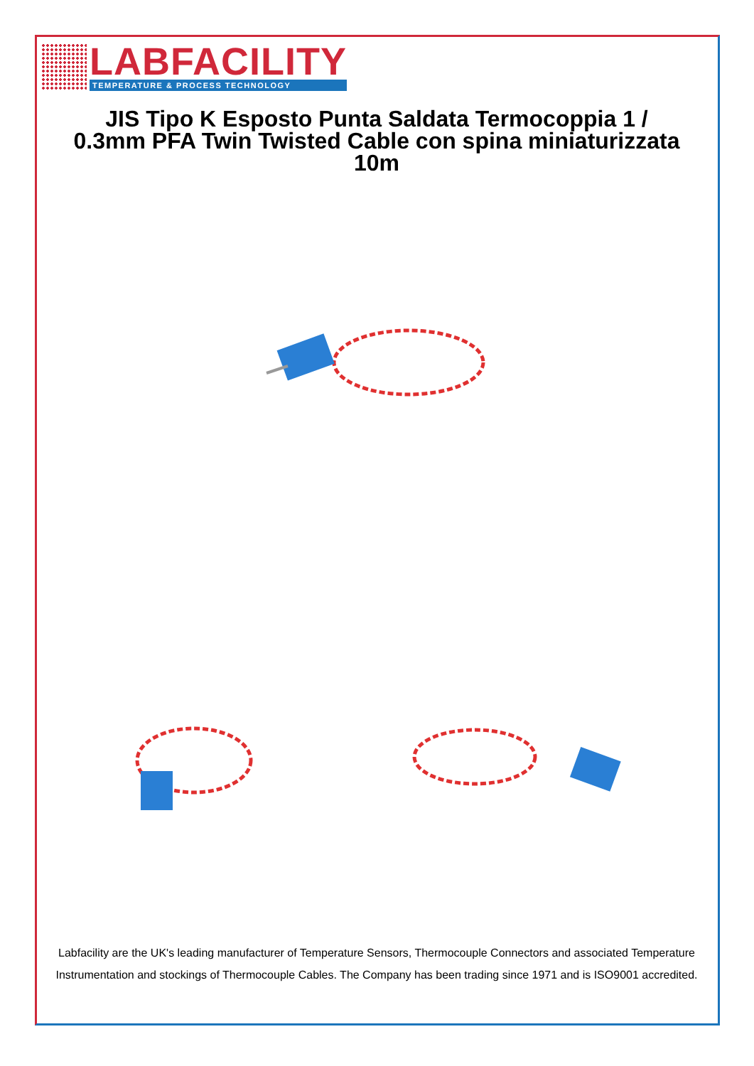LABFACILITY
TEMPERATURE & PROCESS TECHNOLOGY
JIS Tipo K Esposto Punta Saldata Termocoppia 1 / 0.3mm PFA Twin Twisted Cable con spina miniaturizzata 10m
Labfacility are the UK's leading manufacturer of Temperature Sensors, Thermocouple Connectors and associated Temperature Instrumentation and stockings of Thermocouple Cables. The Company has been trading since 1971 and is ISO9001 accredited.